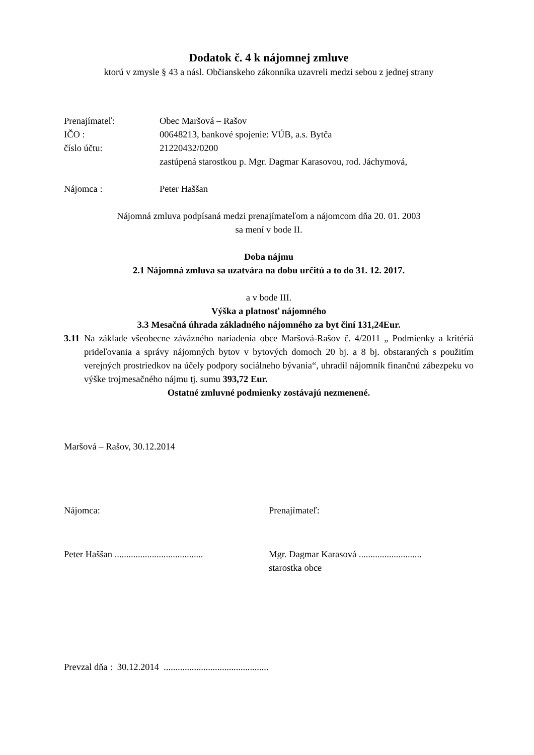Dodatok č. 4 k nájomnej zmluve
ktorú v zmysle § 43 a násl. Občianskeho zákonníka uzavreli medzi sebou z jednej strany
Prenajímateľ: Obec Maršová – Rašov
IČO : 00648213, bankové spojenie: VÚB, a.s. Bytča
číslo účtu: 21220432/0200
zastúpená starostkou p. Mgr. Dagmar Karasovou, rod. Jáchymová,
Nájomca : Peter Haššan
Nájomná zmluva podpísaná medzi prenajímateľom a nájomcom dňa 20. 01. 2003
sa mení v bode II.
Doba nájmu
2.1 Nájomná zmluva sa uzatvára na dobu určitú a to do 31. 12. 2017.
a v bode III.
Výška a platnosť nájomného
3.3 Mesačná úhrada základného nájomného za byt činí 131,24Eur.
3.11
Na základe všeobecne záväzného nariadenia obce Maršová-Rašov č. 4/2011 „ Podmienky a kritériá prideľovania a správy nájomných bytov v bytových domoch 20 bj. a 8 bj. obstaraných s použitím verejných prostriedkov na účely podpory sociálneho bývania“, uhradil nájomník finančnú zábezpeku vo výške trojmesačného nájmu tj. sumu 393,72 Eur.
Ostatné zmluvné podmienky zostávajú nezmenené.
Maršová – Rašov, 30.12.2014
Nájomca: Prenajímateľ:
Peter Haššan ......................................
Mgr. Dagmar Karasová ...........................
starostka obce
Prevzal dňa : 30.12.2014 .............................................